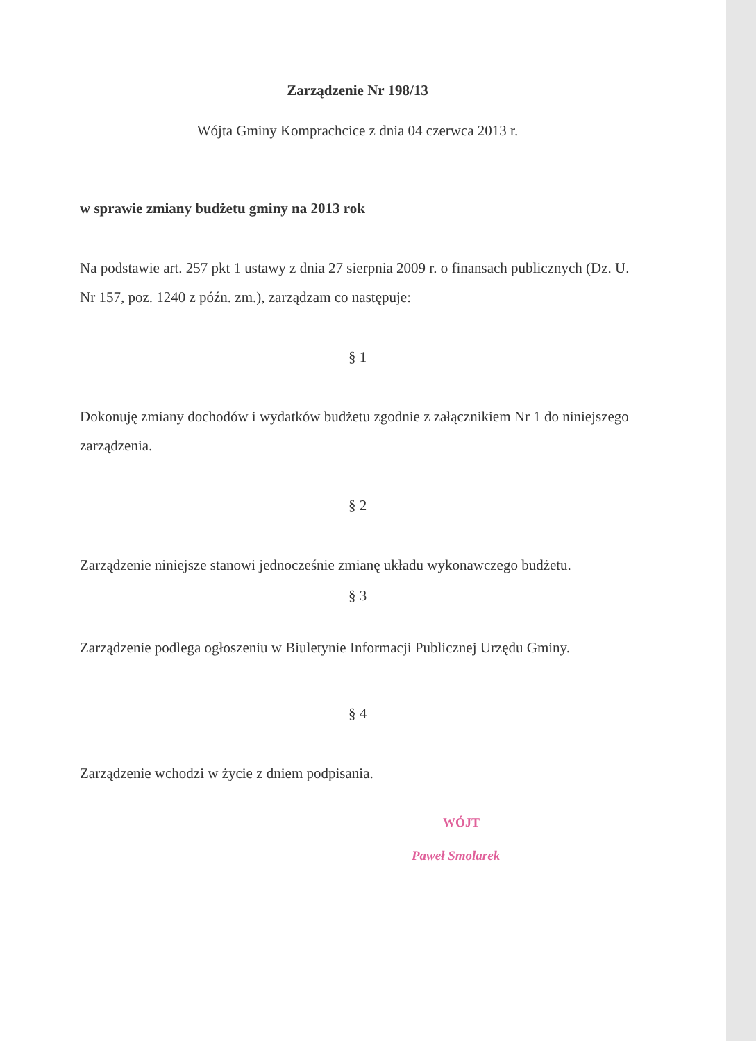Zarządzenie Nr 198/13
Wójta Gminy Komprachcice z dnia 04 czerwca 2013 r.
w sprawie zmiany budżetu gminy na 2013 rok
Na podstawie art. 257 pkt 1 ustawy z dnia 27 sierpnia 2009 r. o finansach publicznych (Dz. U. Nr 157, poz. 1240 z późn. zm.), zarządzam co następuje:
§ 1
Dokonuję zmiany dochodów i wydatków budżetu zgodnie z załącznikiem Nr 1 do niniejszego zarządzenia.
§ 2
Zarządzenie niniejsze stanowi jednocześnie zmianę układu wykonawczego budżetu.
§ 3
Zarządzenie podlega ogłoszeniu w Biuletynie Informacji Publicznej Urzędu Gminy.
§ 4
Zarządzenie wchodzi w życie z dniem podpisania.
WÓJT
Paweł Smolarek